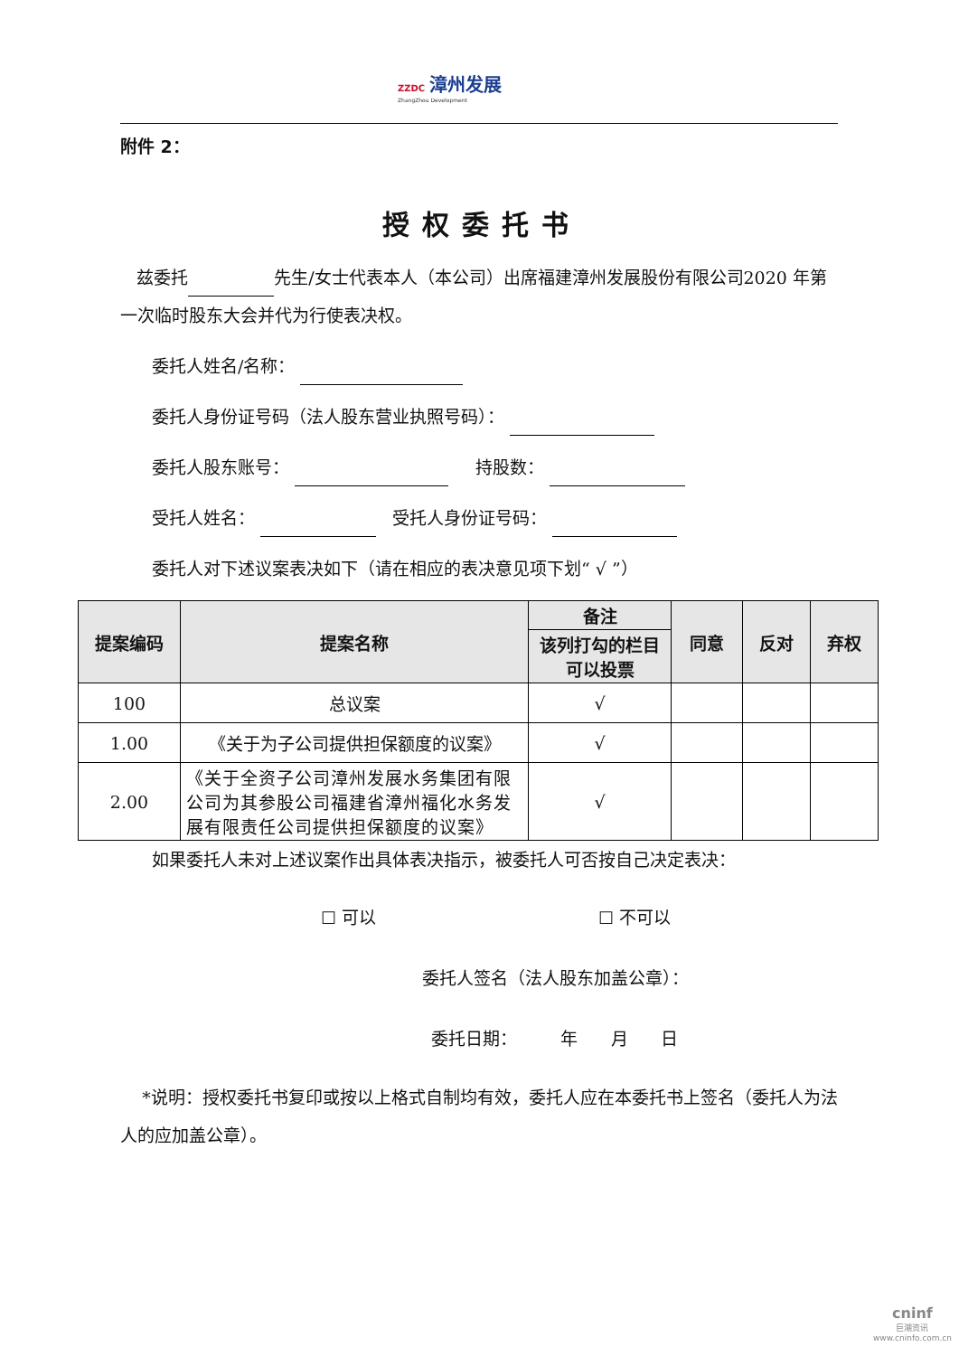ZZDC 漳州发展
ZhangZhou Development
附件 2：
授权委托书
兹委托 先生/女士代表本人（本公司）出席福建漳州发展股份有限公司2020 年第一次临时股东大会并代为行使表决权。
委托人姓名/名称：
委托人身份证号码（法人股东营业执照号码）：
委托人股东账号： 持股数：
受托人姓名： 受托人身份证号码：
委托人对下述议案表决如下（请在相应的表决意见项下划“ √ ”）
| 提案编码 | 提案名称 | 备注 | 同意 | 反对 | 弃权 |
| --- | --- | --- | --- | --- | --- |
| | | 该列打勾的栏目可以投票 | | | |
| 100 | 总议案 | √ | | | |
| 1.00 | 《关于为子公司提供担保额度的议案》 | √ | | | |
| 2.00 | 《关于全资子公司漳州发展水务集团有限公司为其参股公司福建省漳州福化水务发展有限责任公司提供担保额度的议案》 | √ | | | |
如果委托人未对上述议案作出具体表决指示，被委托人可否按自己决定表决：
☐ 可以 ☐ 不可以
委托人签名（法人股东加盖公章）：
委托日期： 年 月 日
*说明：授权委托书复印或按以上格式自制均有效，委托人应在本委托书上签名（委托人为法人的应加盖公章）。
cninf
巨潮资讯
www.cninfo.com.cn